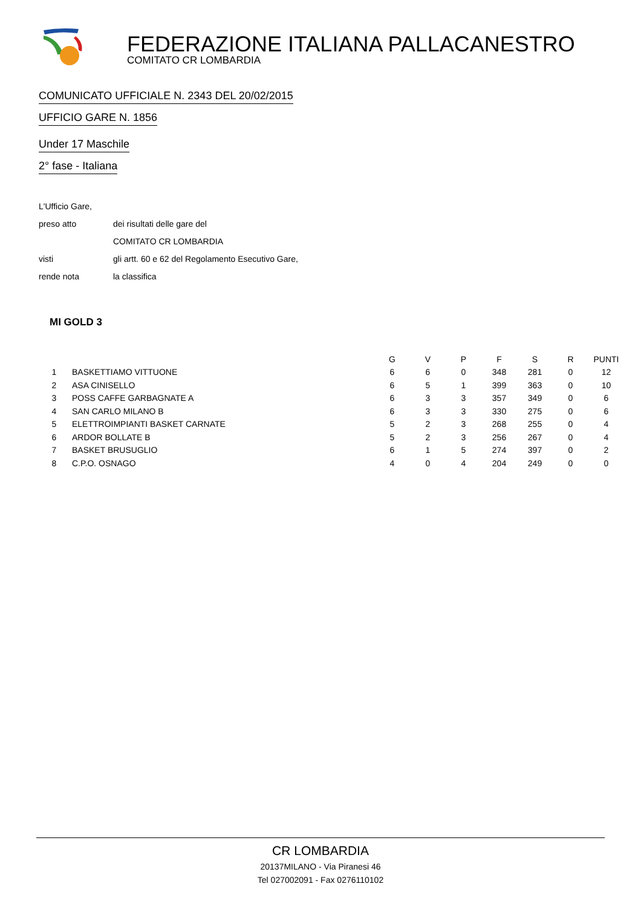FEDERAZIONE ITALIANA PALLACANESTRO
COMITATO CR LOMBARDIA
COMUNICATO UFFICIALE N. 2343 DEL 20/02/2015
UFFICIO GARE N. 1856
Under 17 Maschile
2° fase - Italiana
L'Ufficio Gare,
preso atto dei risultati delle gare del
COMITATO CR LOMBARDIA
visti gli artt. 60 e 62 del Regolamento Esecutivo Gare,
rende nota la classifica
MI GOLD 3
| | | G | V | P | F | S | R | PUNTI |
| --- | --- | --- | --- | --- | --- | --- | --- | --- |
| 1 | BASKETTIAMO VITTUONE | 6 | 6 | 0 | 348 | 281 | 0 | 12 |
| 2 | ASA CINISELLO | 6 | 5 | 1 | 399 | 363 | 0 | 10 |
| 3 | POSS CAFFE GARBAGNATE A | 6 | 3 | 3 | 357 | 349 | 0 | 6 |
| 4 | SAN CARLO MILANO B | 6 | 3 | 3 | 330 | 275 | 0 | 6 |
| 5 | ELETTROIMPIANTI BASKET CARNATE | 5 | 2 | 3 | 268 | 255 | 0 | 4 |
| 6 | ARDOR BOLLATE B | 5 | 2 | 3 | 256 | 267 | 0 | 4 |
| 7 | BASKET BRUSUGLIO | 6 | 1 | 5 | 274 | 397 | 0 | 2 |
| 8 | C.P.O. OSNAGO | 4 | 0 | 4 | 204 | 249 | 0 | 0 |
CR LOMBARDIA
20137MILANO - Via Piranesi 46
Tel 027002091 - Fax 0276110102